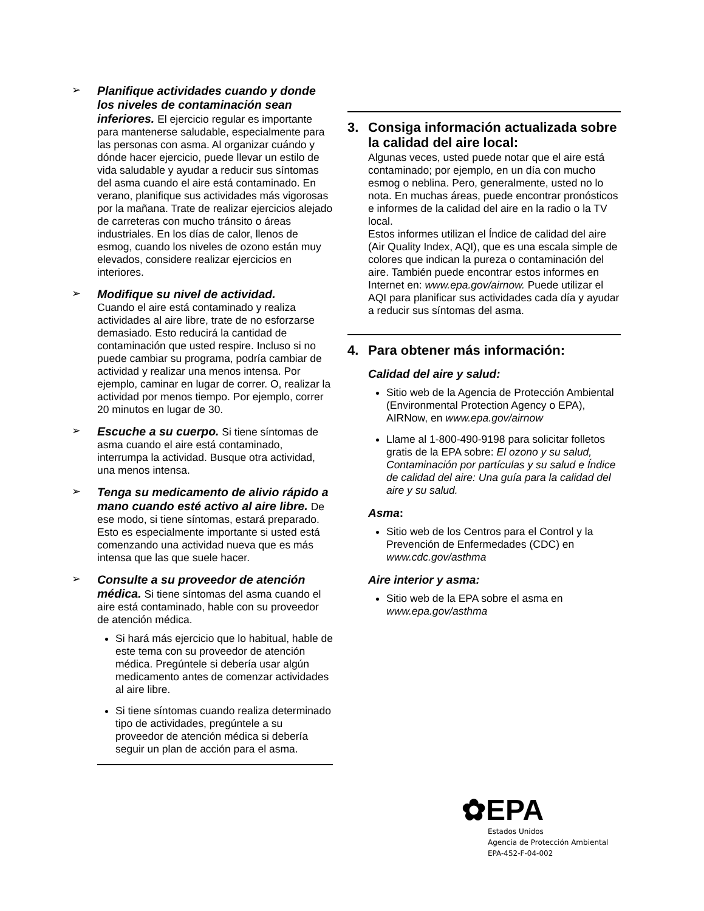➢
Planifique actividades cuando y donde los niveles de contaminación sean inferiores. El ejercicio regular es importante para mantenerse saludable, especialmente para las personas con asma. Al organizar cuándo y dónde hacer ejercicio, puede llevar un estilo de vida saludable y ayudar a reducir sus síntomas del asma cuando el aire está contaminado. En verano, planifique sus actividades más vigorosas por la mañana. Trate de realizar ejercicios alejado de carreteras con mucho tránsito o áreas industriales. En los días de calor, llenos de esmog, cuando los niveles de ozono están muy elevados, considere realizar ejercicios en interiores.
➢
Modifique su nivel de actividad.
Cuando el aire está contaminado y realiza actividades al aire libre, trate de no esforzarse demasiado. Esto reducirá la cantidad de contaminación que usted respire. Incluso si no puede cambiar su programa, podría cambiar de actividad y realizar una menos intensa. Por ejemplo, caminar en lugar de correr. O, realizar la actividad por menos tiempo. Por ejemplo, correr 20 minutos en lugar de 30.
➢
Escuche a su cuerpo. Si tiene síntomas de asma cuando el aire está contaminado, interrumpa la actividad. Busque otra actividad, una menos intensa.
➢
Tenga su medicamento de alivio rápido a mano cuando esté activo al aire libre. De ese modo, si tiene síntomas, estará preparado. Esto es especialmente importante si usted está comenzando una actividad nueva que es más intensa que las que suele hacer.
➢
Consulte a su proveedor de atención médica. Si tiene síntomas del asma cuando el aire está contaminado, hable con su proveedor de atención médica.
Si hará más ejercicio que lo habitual, hable de este tema con su proveedor de atención médica. Pregúntele si debería usar algún medicamento antes de comenzar actividades al aire libre.
Si tiene síntomas cuando realiza determinado tipo de actividades, pregúntele a su proveedor de atención médica si debería seguir un plan de acción para el asma.
3. Consiga información actualizada sobre la calidad del aire local:
Algunas veces, usted puede notar que el aire está contaminado; por ejemplo, en un día con mucho esmog o neblina. Pero, generalmente, usted no lo nota. En muchas áreas, puede encontrar pronósticos e informes de la calidad del aire en la radio o la TV local.
Estos informes utilizan el Índice de calidad del aire (Air Quality Index, AQI), que es una escala simple de colores que indican la pureza o contaminación del aire. También puede encontrar estos informes en Internet en: www.epa.gov/airnow. Puede utilizar el AQI para planificar sus actividades cada día y ayudar a reducir sus síntomas del asma.
4. Para obtener más información:
Calidad del aire y salud:
Sitio web de la Agencia de Protección Ambiental (Environmental Protection Agency o EPA), AIRNow, en www.epa.gov/airnow
Llame al 1-800-490-9198 para solicitar folletos gratis de la EPA sobre: El ozono y su salud, Contaminación por partículas y su salud e Índice de calidad del aire: Una guía para la calidad del aire y su salud.
Asma:
Sitio web de los Centros para el Control y la Prevención de Enfermedades (CDC) en www.cdc.gov/asthma
Aire interior y asma:
Sitio web de la EPA sobre el asma en www.epa.gov/asthma
✿EPA
Estados Unidos
Agencia de Protección Ambiental
EPA-452-F-04-002